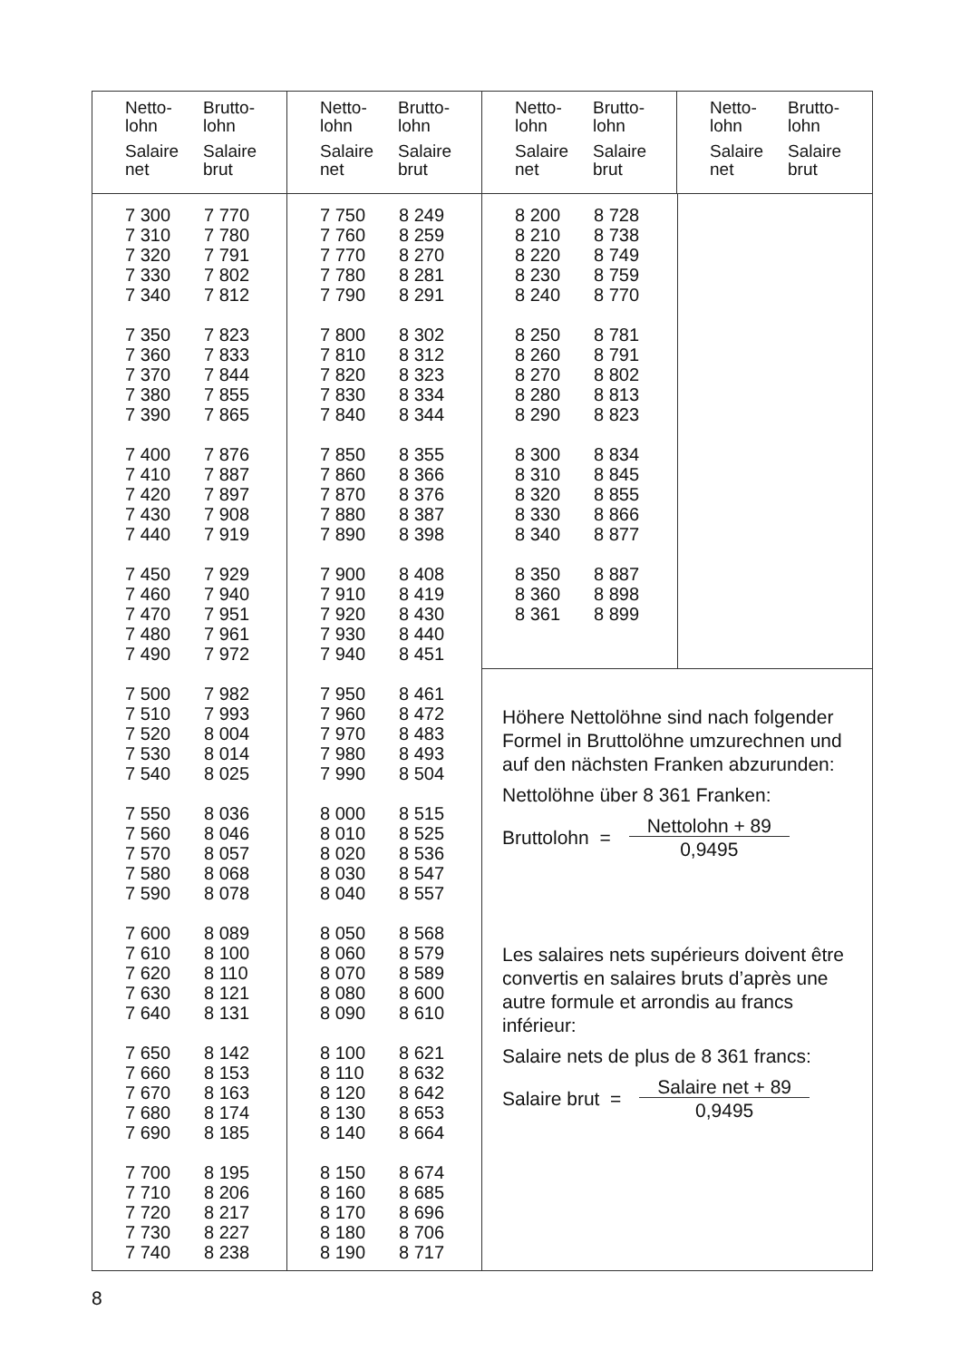| Netto- lohn | Brutto- lohn |
| Salaire net | Salaire brut |
| Netto- lohn | Brutto- lohn |
| Salaire net | Salaire brut |
| Netto- lohn | Brutto- lohn |
| Salaire net | Salaire brut |
| Netto- lohn | Brutto- lohn |
| Salaire net | Salaire brut |
| 7 300 | 7 770 |
| 7 310 | 7 780 |
| 7 320 | 7 791 |
| 7 330 | 7 802 |
| 7 340 | 7 812 |
| 7 350 | 7 823 |
| 7 360 | 7 833 |
| 7 370 | 7 844 |
| 7 380 | 7 855 |
| 7 390 | 7 865 |
| 7 400 | 7 876 |
| 7 410 | 7 887 |
| 7 420 | 7 897 |
| 7 430 | 7 908 |
| 7 440 | 7 919 |
| 7 450 | 7 929 |
| 7 460 | 7 940 |
| 7 470 | 7 951 |
| 7 480 | 7 961 |
| 7 490 | 7 972 |
| 7 500 | 7 982 |
| 7 510 | 7 993 |
| 7 520 | 8 004 |
| 7 530 | 8 014 |
| 7 540 | 8 025 |
| 7 550 | 8 036 |
| 7 560 | 8 046 |
| 7 570 | 8 057 |
| 7 580 | 8 068 |
| 7 590 | 8 078 |
| 7 600 | 8 089 |
| 7 610 | 8 100 |
| 7 620 | 8 110 |
| 7 630 | 8 121 |
| 7 640 | 8 131 |
| 7 650 | 8 142 |
| 7 660 | 8 153 |
| 7 670 | 8 163 |
| 7 680 | 8 174 |
| 7 690 | 8 185 |
| 7 700 | 8 195 |
| 7 710 | 8 206 |
| 7 720 | 8 217 |
| 7 730 | 8 227 |
| 7 740 | 8 238 |
| 7 750 | 8 249 |
| 7 760 | 8 259 |
| 7 770 | 8 270 |
| 7 780 | 8 281 |
| 7 790 | 8 291 |
| 7 800 | 8 302 |
| 7 810 | 8 312 |
| 7 820 | 8 323 |
| 7 830 | 8 334 |
| 7 840 | 8 344 |
| 7 850 | 8 355 |
| 7 860 | 8 366 |
| 7 870 | 8 376 |
| 7 880 | 8 387 |
| 7 890 | 8 398 |
| 7 900 | 8 408 |
| 7 910 | 8 419 |
| 7 920 | 8 430 |
| 7 930 | 8 440 |
| 7 940 | 8 451 |
| 7 950 | 8 461 |
| 7 960 | 8 472 |
| 7 970 | 8 483 |
| 7 980 | 8 493 |
| 7 990 | 8 504 |
| 8 000 | 8 515 |
| 8 010 | 8 525 |
| 8 020 | 8 536 |
| 8 030 | 8 547 |
| 8 040 | 8 557 |
| 8 050 | 8 568 |
| 8 060 | 8 579 |
| 8 070 | 8 589 |
| 8 080 | 8 600 |
| 8 090 | 8 610 |
| 8 100 | 8 621 |
| 8 110 | 8 632 |
| 8 120 | 8 642 |
| 8 130 | 8 653 |
| 8 140 | 8 664 |
| 8 150 | 8 674 |
| 8 160 | 8 685 |
| 8 170 | 8 696 |
| 8 180 | 8 706 |
| 8 190 | 8 717 |
| 8 200 | 8 728 |
| 8 210 | 8 738 |
| 8 220 | 8 749 |
| 8 230 | 8 759 |
| 8 240 | 8 770 |
| 8 250 | 8 781 |
| 8 260 | 8 791 |
| 8 270 | 8 802 |
| 8 280 | 8 813 |
| 8 290 | 8 823 |
| 8 300 | 8 834 |
| 8 310 | 8 845 |
| 8 320 | 8 855 |
| 8 330 | 8 866 |
| 8 340 | 8 877 |
| 8 350 | 8 887 |
| 8 360 | 8 898 |
| 8 361 | 8 899 |
Höhere Nettolöhne sind nach folgender Formel in Bruttolöhne umzurechnen und auf den nächsten Franken abzurunden:
Nettolöhne über 8 361 Franken:
Bruttolohn = Nettolohn + 89
0,9495
Les salaires nets supérieurs doivent être convertis en salaires bruts d’après une autre formule et arrondis au francs inférieur:
Salaire nets de plus de 8 361 francs:
Salaire brut = Salaire net + 89
0,9495
8